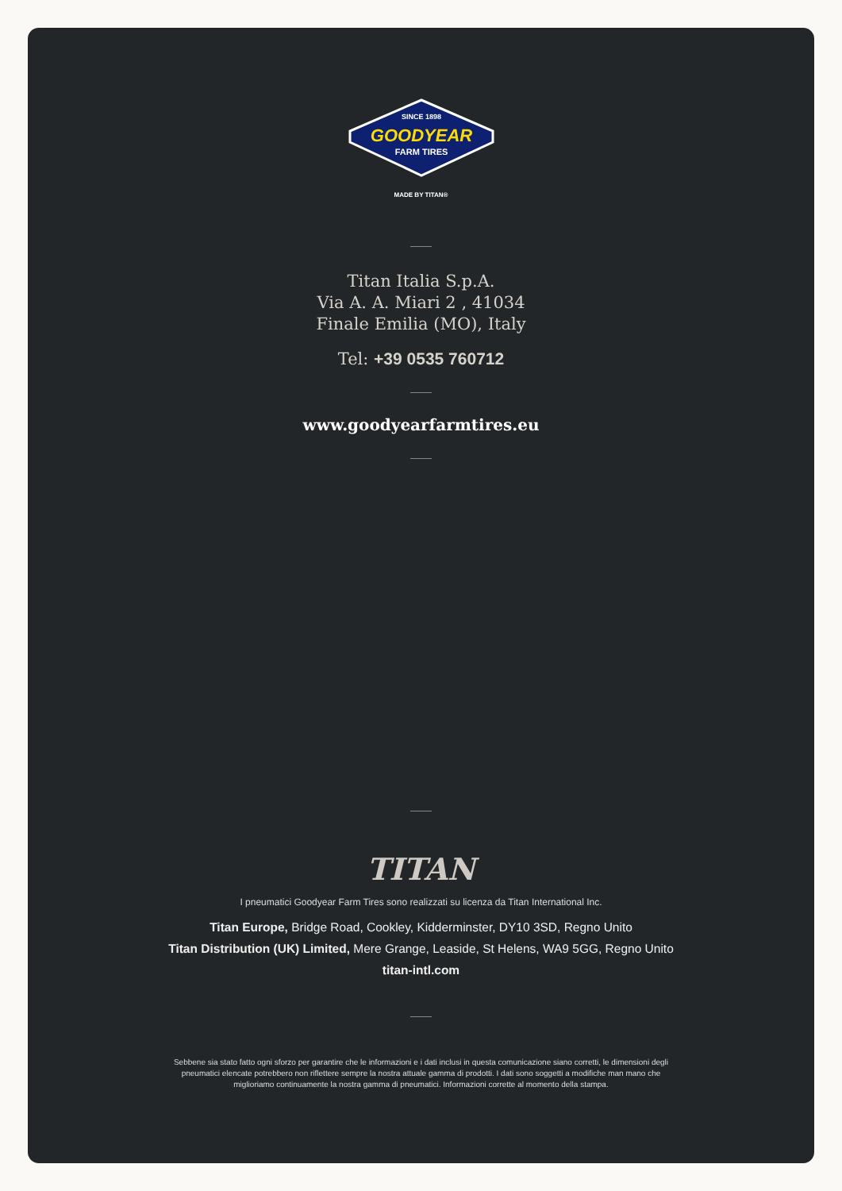SINCE 1898
GOODYEAR
FARM TIRES
MADE BY TITAN®
Titan Italia S.p.A.
Via A. A. Miari 2 , 41034
Finale Emilia (MO), Italy
Tel: +39 0535 760712
www.goodyearfarmtires.eu
TITAN
I pneumatici Goodyear Farm Tires sono realizzati su licenza da Titan International Inc.
Titan Europe, Bridge Road, Cookley, Kidderminster, DY10 3SD, Regno Unito
Titan Distribution (UK) Limited, Mere Grange, Leaside, St Helens, WA9 5GG, Regno Unito
titan-intl.com
Sebbene sia stato fatto ogni sforzo per garantire che le informazioni e i dati inclusi in questa comunicazione siano corretti, le dimensioni degli pneumatici elencate potrebbero non riflettere sempre la nostra attuale gamma di prodotti. I dati sono soggetti a modifiche man mano che miglioriamo continuamente la nostra gamma di pneumatici. Informazioni corrette al momento della stampa.